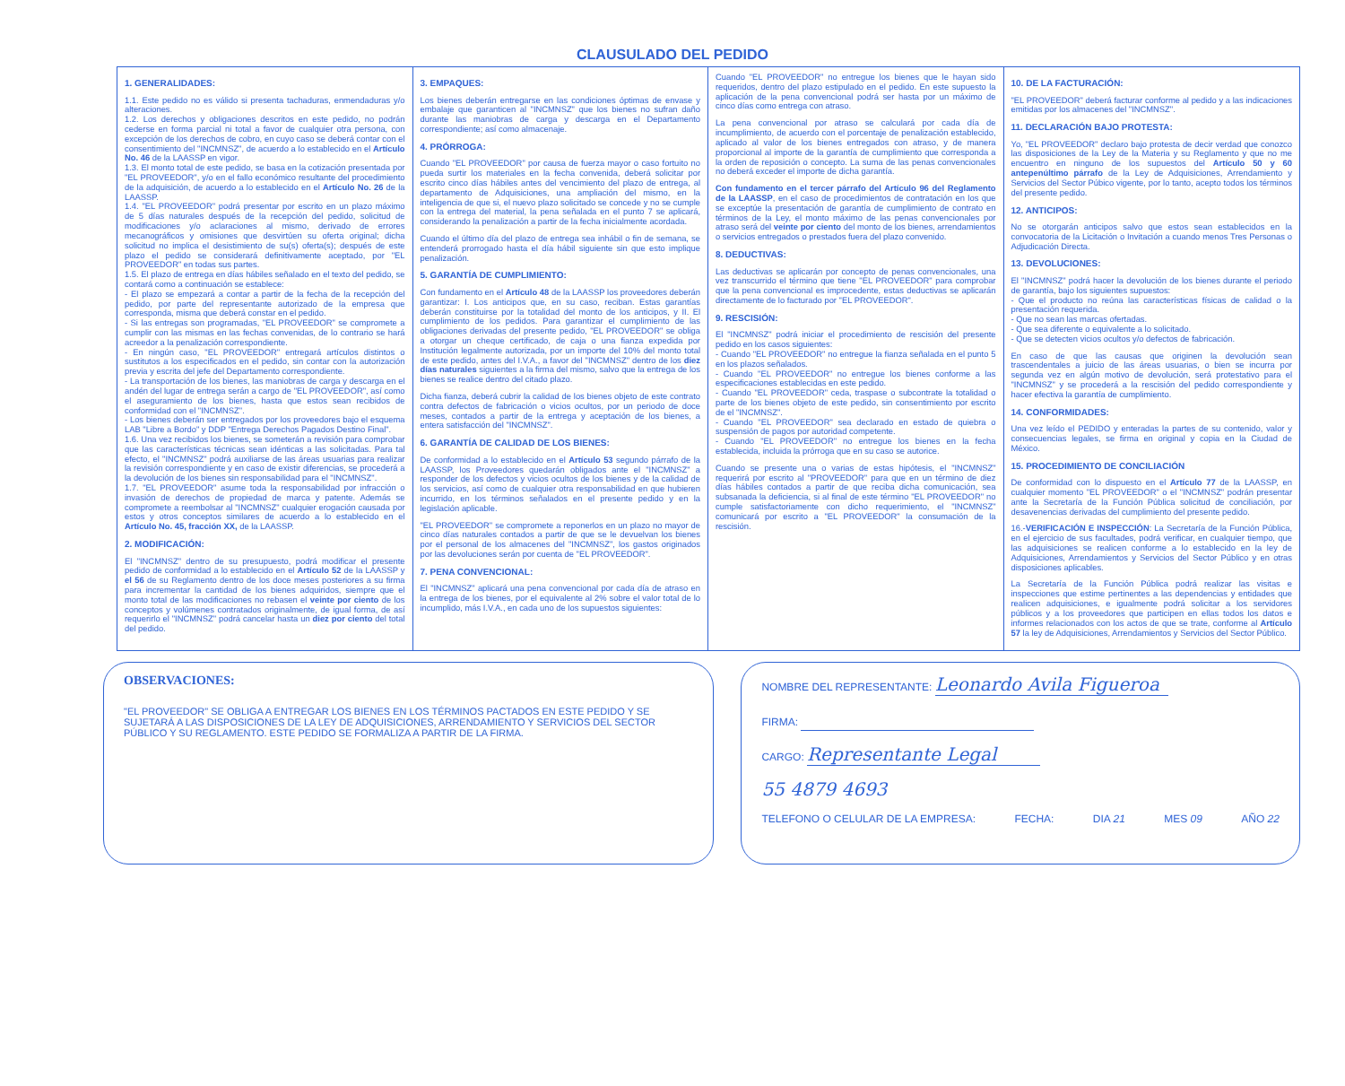CLAUSULADO DEL PEDIDO
1. GENERALIDADES:
1.1. Este pedido no es válido si presenta tachaduras, enmendaduras y/o alteraciones.
1.2. Los derechos y obligaciones descritos en este pedido, no podrán cederse en forma parcial ni total a favor de cualquier otra persona, con excepción de los derechos de cobro, en cuyo caso se deberá contar con el consentimiento del "INCMNSZ", de acuerdo a lo establecido en el Artículo No. 46 de la LAASSP en vigor.
1.3. El monto total de este pedido, se basa en la cotización presentada por "EL PROVEEDOR", y/o en el fallo económico resultante del procedimiento de la adquisición, de acuerdo a lo establecido en el Artículo No. 26 de la LAASSP.
1.4. "EL PROVEEDOR" podrá presentar por escrito en un plazo máximo de 5 días naturales después de la recepción del pedido, solicitud de modificaciones y/o aclaraciones al mismo, derivado de errores mecanográficos y omisiones que desvirtúen su oferta original; dicha solicitud no implica el desistimiento de su(s) oferta(s); después de este plazo el pedido se considerará definitivamente aceptado, por "EL PROVEEDOR" en todas sus partes.
1.5. El plazo de entrega en días hábiles señalado en el texto del pedido, se contará como a continuación se establece:
- El plazo se empezará a contar a partir de la fecha de la recepción del pedido, por parte del representante autorizado de la empresa que corresponda, misma que deberá constar en el pedido.
- Si las entregas son programadas, "EL PROVEEDOR" se compromete a cumplir con las mismas en las fechas convenidas, de lo contrario se hará acreedor a la penalización correspondiente.
- En ningún caso, "EL PROVEEDOR" entregará artículos distintos o sustitutos a los especificados en el pedido, sin contar con la autorización previa y escrita del jefe del Departamento correspondiente.
- La transportación de los bienes, las maniobras de carga y descarga en el andén del lugar de entrega serán a cargo de "EL PROVEEDOR", así como el aseguramiento de los bienes, hasta que estos sean recibidos de conformidad con el "INCMNSZ".
- Los bienes deberán ser entregados por los proveedores bajo el esquema LAB "Libre a Bordo" y DDP "Entrega Derechos Pagados Destino Final".
1.6. Una vez recibidos los bienes, se someterán a revisión para comprobar que las características técnicas sean idénticas a las solicitadas. Para tal efecto, el "INCMNSZ" podrá auxiliarse de las áreas usuarias para realizar la revisión correspondiente y en caso de existir diferencias, se procederá a la devolución de los bienes sin responsabilidad para el "INCMNSZ".
1.7. "EL PROVEEDOR" asume toda la responsabilidad por infracción o invasión de derechos de propiedad de marca y patente. Además se compromete a reembolsar al "INCMNSZ" cualquier erogación causada por estos y otros conceptos similares de acuerdo a lo establecido en el Artículo No. 45, fracción XX, de la LAASSP.
2. MODIFICACIÓN:
El "INCMNSZ" dentro de su presupuesto, podrá modificar el presente pedido de conformidad a lo establecido en el Artículo 52 de la LAASSP y el 56 de su Reglamento dentro de los doce meses posteriores a su firma para incrementar la cantidad de los bienes adquiridos, siempre que el monto total de las modificaciones no rebasen el veinte por ciento de los conceptos y volúmenes contratados originalmente, de igual forma, de así requerirlo el "INCMNSZ" podrá cancelar hasta un diez por ciento del total del pedido.
3. EMPAQUES:
Los bienes deberán entregarse en las condiciones óptimas de envase y embalaje que garanticen al "INCMNSZ" que los bienes no sufran daño durante las maniobras de carga y descarga en el Departamento correspondiente; así como almacenaje.
4. PRÓRROGA:
Cuando "EL PROVEEDOR" por causa de fuerza mayor o caso fortuito no pueda surtir los materiales en la fecha convenida, deberá solicitar por escrito cinco días hábiles antes del vencimiento del plazo de entrega, al departamento de Adquisiciones, una ampliación del mismo, en la inteligencia de que si, el nuevo plazo solicitado se concede y no se cumple con la entrega del material, la pena señalada en el punto 7 se aplicará, considerando la penalización a partir de la fecha inicialmente acordada.
Cuando el último día del plazo de entrega sea inhábil o fin de semana, se entenderá prorrogado hasta el día hábil siguiente sin que esto implique penalización.
5. GARANTÍA DE CUMPLIMIENTO:
Con fundamento en el Artículo 48 de la LAASSP los proveedores deberán garantizar: I. Los anticipos que, en su caso, reciban. Estas garantías deberán constituirse por la totalidad del monto de los anticipos, y II. El cumplimiento de los pedidos. Para garantizar el cumplimiento de las obligaciones derivadas del presente pedido, "EL PROVEEDOR" se obliga a otorgar un cheque certificado, de caja o una fianza expedida por Institución legalmente autorizada, por un importe del 10% del monto total de este pedido, antes del I.V.A., a favor del "INCMNSZ" dentro de los diez días naturales siguientes a la firma del mismo, salvo que la entrega de los bienes se realice dentro del citado plazo.
Dicha fianza, deberá cubrir la calidad de los bienes objeto de este contrato contra defectos de fabricación o vicios ocultos, por un periodo de doce meses, contados a partir de la entrega y aceptación de los bienes, a entera satisfacción del "INCMNSZ".
6. GARANTÍA DE CALIDAD DE LOS BIENES:
De conformidad a lo establecido en el Artículo 53 segundo párrafo de la LAASSP, los Proveedores quedarán obligados ante el "INCMNSZ" a responder de los defectos y vicios ocultos de los bienes y de la calidad de los servicios, así como de cualquier otra responsabilidad en que hubieren incurrido, en los términos señalados en el presente pedido y en la legislación aplicable.
"EL PROVEEDOR" se compromete a reponerlos en un plazo no mayor de cinco días naturales contados a partir de que se le devuelvan los bienes por el personal de los almacenes del "INCMNSZ", los gastos originados por las devoluciones serán por cuenta de "EL PROVEEDOR".
7. PENA CONVENCIONAL:
El "INCMNSZ" aplicará una pena convencional por cada día de atraso en la entrega de los bienes, por el equivalente al 2% sobre el valor total de lo incumplido, más I.V.A., en cada uno de los supuestos siguientes:
Cuando "EL PROVEEDOR" no entregue los bienes que le hayan sido requeridos, dentro del plazo estipulado en el pedido. En este supuesto la aplicación de la pena convencional podrá ser hasta por un máximo de cinco días como entrega con atraso.
La pena convencional por atraso se calculará por cada día de incumplimiento, de acuerdo con el porcentaje de penalización establecido, aplicado al valor de los bienes entregados con atraso, y de manera proporcional al importe de la garantía de cumplimiento que corresponda a la orden de reposición o concepto. La suma de las penas convencionales no deberá exceder el importe de dicha garantía.
Con fundamento en el tercer párrafo del Artículo 96 del Reglamento de la LAASSP, en el caso de procedimientos de contratación en los que se exceptúe la presentación de garantía de cumplimiento de contrato en términos de la Ley, el monto máximo de las penas convencionales por atraso será del veinte por ciento del monto de los bienes, arrendamientos o servicios entregados o prestados fuera del plazo convenido.
8. DEDUCTIVAS:
Las deductivas se aplicarán por concepto de penas convencionales, una vez transcurrido el término que tiene "EL PROVEEDOR" para comprobar que la pena convencional es improcedente, estas deductivas se aplicarán directamente de lo facturado por "EL PROVEEDOR".
9. RESCISIÓN:
El "INCMNSZ" podrá iniciar el procedimiento de rescisión del presente pedido en los casos siguientes:
- Cuando "EL PROVEEDOR" no entregue la fianza señalada en el punto 5 en los plazos señalados.
- Cuando "EL PROVEEDOR" no entregue los bienes conforme a las especificaciones establecidas en este pedido.
- Cuando "EL PROVEEDOR" ceda, traspase o subcontrate la totalidad o parte de los bienes objeto de este pedido, sin consentimiento por escrito de el "INCMNSZ".
- Cuando "EL PROVEEDOR" sea declarado en estado de quiebra o suspensión de pagos por autoridad competente.
- Cuando "EL PROVEEDOR" no entregue los bienes en la fecha establecida, incluida la prórroga que en su caso se autorice.
Cuando se presente una o varias de estas hipótesis, el "INCMNSZ" requerirá por escrito al "PROVEEDOR" para que en un término de diez días hábiles contados a partir de que reciba dicha comunicación, sea subsanada la deficiencia, si al final de este término "EL PROVEEDOR" no cumple satisfactoriamente con dicho requerimiento, el "INCMNSZ" comunicará por escrito a "EL PROVEEDOR" la consumación de la rescisión.
10. DE LA FACTURACIÓN:
"EL PROVEEDOR" deberá facturar conforme al pedido y a las indicaciones emitidas por los almacenes del "INCMNSZ".
11. DECLARACIÓN BAJO PROTESTA:
Yo, "EL PROVEEDOR" declaro bajo protesta de decir verdad que conozco las disposiciones de la Ley de la Materia y su Reglamento y que no me encuentro en ninguno de los supuestos del Artículo 50 y 60 antepenúltimo párrafo de la Ley de Adquisiciones, Arrendamiento y Servicios del Sector Púbico vigente, por lo tanto, acepto todos los términos del presente pedido.
12. ANTICIPOS:
No se otorgarán anticipos salvo que estos sean establecidos en la convocatoria de la Licitación o Invitación a cuando menos Tres Personas o Adjudicación Directa.
13. DEVOLUCIONES:
El "INCMNSZ" podrá hacer la devolución de los bienes durante el periodo de garantía, bajo los siguientes supuestos:
- Que el producto no reúna las características físicas de calidad o la presentación requerida.
- Que no sean las marcas ofertadas.
- Que sea diferente o equivalente a lo solicitado.
- Que se detecten vicios ocultos y/o defectos de fabricación.
En caso de que las causas que originen la devolución sean trascendentales a juicio de las áreas usuarias, o bien se incurra por segunda vez en algún motivo de devolución, será protestativo para el "INCMNSZ" y se procederá a la rescisión del pedido correspondiente y hacer efectiva la garantía de cumplimiento.
14. CONFORMIDADES:
Una vez leído el PEDIDO y enteradas la partes de su contenido, valor y consecuencias legales, se firma en original y copia en la Ciudad de México.
15. PROCEDIMIENTO DE CONCILIACIÓN
De conformidad con lo dispuesto en el Artículo 77 de la LAASSP, en cualquier momento "EL PROVEEDOR" o el "INCMNSZ" podrán presentar ante la Secretaría de la Función Pública solicitud de conciliación, por desavenencias derivadas del cumplimiento del presente pedido.
16.-VERIFICACIÓN E INSPECCIÓN: La Secretaría de la Función Pública, en el ejercicio de sus facultades, podrá verificar, en cualquier tiempo, que las adquisiciones se realicen conforme a lo establecido en la ley de Adquisiciones, Arrendamientos y Servicios del Sector Público y en otras disposiciones aplicables.
La Secretaría de la Función Pública podrá realizar las visitas e inspecciones que estime pertinentes a las dependencias y entidades que realicen adquisiciones, e igualmente podrá solicitar a los servidores públicos y a los proveedores que participen en ellas todos los datos e informes relacionados con los actos de que se trate, conforme al Artículo 57 la ley de Adquisiciones, Arrendamientos y Servicios del Sector Público.
OBSERVACIONES:
"EL PROVEEDOR" SE OBLIGA A ENTREGAR LOS BIENES EN LOS TÉRMINOS PACTADOS EN ESTE PEDIDO Y SE SUJETARÁ A LAS DISPOSICIONES DE LA LEY DE ADQUISICIONES, ARRENDAMIENTO Y SERVICIOS DEL SECTOR PÚBLICO Y SU REGLAMENTO. ESTE PEDIDO SE FORMALIZA A PARTIR DE LA FIRMA.
NOMBRE DEL REPRESENTANTE: Leonardo Avila Figueroa
FIRMA:
CARGO: Representante Legal
55 4879 4693
TELEFONO O CELULAR DE LA EMPRESA: FECHA: DIA 21 MES 09 AÑO 22